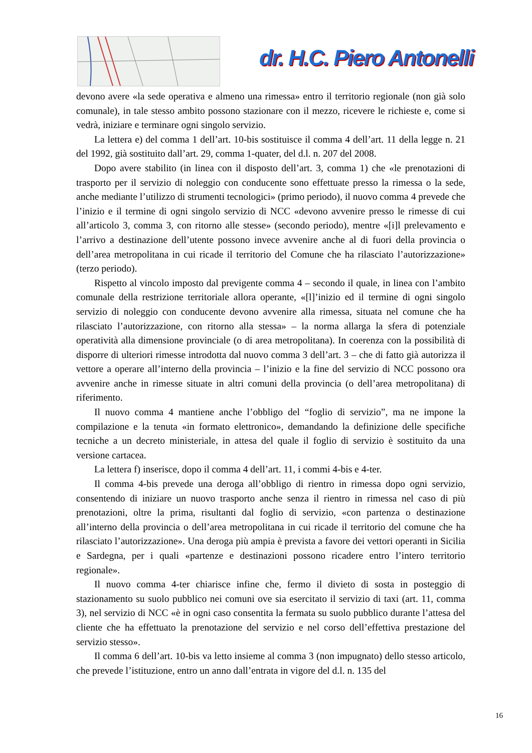dr. H.C. Piero Antonelli
devono avere «la sede operativa e almeno una rimessa» entro il territorio regionale (non già solo comunale), in tale stesso ambito possono stazionare con il mezzo, ricevere le richieste e, come si vedrà, iniziare e terminare ogni singolo servizio.
La lettera e) del comma 1 dell’art. 10-bis sostituisce il comma 4 dell’art. 11 della legge n. 21 del 1992, già sostituito dall’art. 29, comma 1-quater, del d.l. n. 207 del 2008.
Dopo avere stabilito (in linea con il disposto dell’art. 3, comma 1) che «le prenotazioni di trasporto per il servizio di noleggio con conducente sono effettuate presso la rimessa o la sede, anche mediante l’utilizzo di strumenti tecnologici» (primo periodo), il nuovo comma 4 prevede che l’inizio e il termine di ogni singolo servizio di NCC «devono avvenire presso le rimesse di cui all’articolo 3, comma 3, con ritorno alle stesse» (secondo periodo), mentre «[i]l prelevamento e l’arrivo a destinazione dell’utente possono invece avvenire anche al di fuori della provincia o dell’area metropolitana in cui ricade il territorio del Comune che ha rilasciato l’autorizzazione» (terzo periodo).
Rispetto al vincolo imposto dal previgente comma 4 – secondo il quale, in linea con l’ambito comunale della restrizione territoriale allora operante, «[l]’inizio ed il termine di ogni singolo servizio di noleggio con conducente devono avvenire alla rimessa, situata nel comune che ha rilasciato l’autorizzazione, con ritorno alla stessa» – la norma allarga la sfera di potenziale operatività alla dimensione provinciale (o di area metropolitana). In coerenza con la possibilità di disporre di ulteriori rimesse introdotta dal nuovo comma 3 dell’art. 3 – che di fatto già autorizza il vettore a operare all’interno della provincia – l’inizio e la fine del servizio di NCC possono ora avvenire anche in rimesse situate in altri comuni della provincia (o dell’area metropolitana) di riferimento.
Il nuovo comma 4 mantiene anche l’obbligo del “foglio di servizio”, ma ne impone la compilazione e la tenuta «in formato elettronico», demandando la definizione delle specifiche tecniche a un decreto ministeriale, in attesa del quale il foglio di servizio è sostituito da una versione cartacea.
La lettera f) inserisce, dopo il comma 4 dell’art. 11, i commi 4-bis e 4-ter.
Il comma 4-bis prevede una deroga all’obbligo di rientro in rimessa dopo ogni servizio, consentendo di iniziare un nuovo trasporto anche senza il rientro in rimessa nel caso di più prenotazioni, oltre la prima, risultanti dal foglio di servizio, «con partenza o destinazione all’interno della provincia o dell’area metropolitana in cui ricade il territorio del comune che ha rilasciato l’autorizzazione». Una deroga più ampia è prevista a favore dei vettori operanti in Sicilia e Sardegna, per i quali «partenze e destinazioni possono ricadere entro l’intero territorio regionale».
Il nuovo comma 4-ter chiarisce infine che, fermo il divieto di sosta in posteggio di stazionamento su suolo pubblico nei comuni ove sia esercitato il servizio di taxi (art. 11, comma 3), nel servizio di NCC «è in ogni caso consentita la fermata su suolo pubblico durante l’attesa del cliente che ha effettuato la prenotazione del servizio e nel corso dell’effettiva prestazione del servizio stesso».
Il comma 6 dell’art. 10-bis va letto insieme al comma 3 (non impugnato) dello stesso articolo, che prevede l’istituzione, entro un anno dall’entrata in vigore del d.l. n. 135 del
16